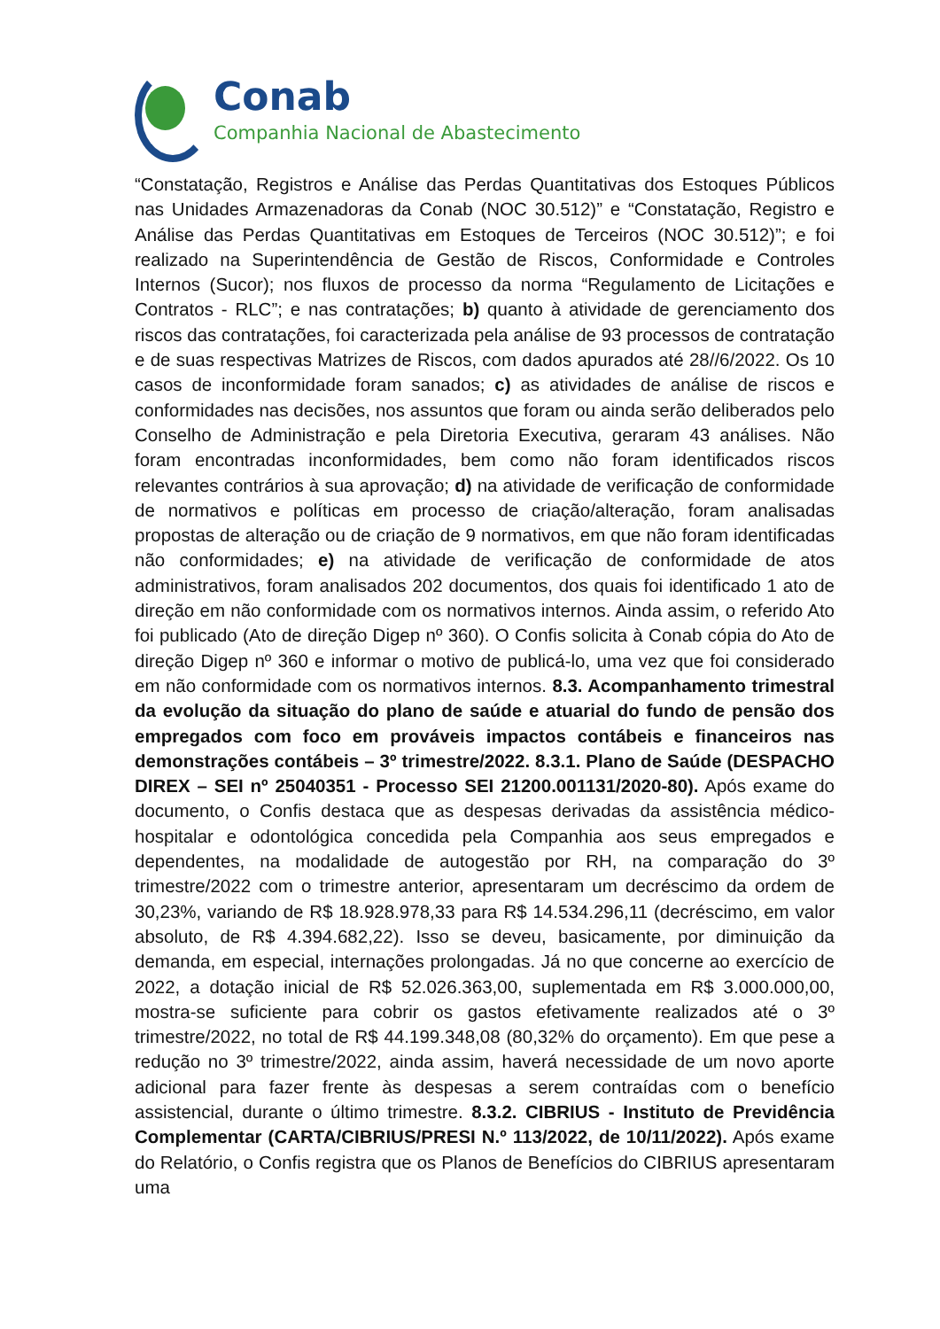Conab
Companhia Nacional de Abastecimento
“Constatação, Registros e Análise das Perdas Quantitativas dos Estoques Públicos nas Unidades Armazenadoras da Conab (NOC 30.512)” e “Constatação, Registro e Análise das Perdas Quantitativas em Estoques de Terceiros (NOC 30.512)”; e foi realizado na Superintendência de Gestão de Riscos, Conformidade e Controles Internos (Sucor); nos fluxos de processo da norma “Regulamento de Licitações e Contratos - RLC”; e nas contratações; b) quanto à atividade de gerenciamento dos riscos das contratações, foi caracterizada pela análise de 93 processos de contratação e de suas respectivas Matrizes de Riscos, com dados apurados até 28//6/2022. Os 10 casos de inconformidade foram sanados; c) as atividades de análise de riscos e conformidades nas decisões, nos assuntos que foram ou ainda serão deliberados pelo Conselho de Administração e pela Diretoria Executiva, geraram 43 análises. Não foram encontradas inconformidades, bem como não foram identificados riscos relevantes contrários à sua aprovação; d) na atividade de verificação de conformidade de normativos e políticas em processo de criação/alteração, foram analisadas propostas de alteração ou de criação de 9 normativos, em que não foram identificadas não conformidades; e) na atividade de verificação de conformidade de atos administrativos, foram analisados 202 documentos, dos quais foi identificado 1 ato de direção em não conformidade com os normativos internos. Ainda assim, o referido Ato foi publicado (Ato de direção Digep nº 360). O Confis solicita à Conab cópia do Ato de direção Digep nº 360 e informar o motivo de publicá-lo, uma vez que foi considerado em não conformidade com os normativos internos. 8.3. Acompanhamento trimestral da evolução da situação do plano de saúde e atuarial do fundo de pensão dos empregados com foco em prováveis impactos contábeis e financeiros nas demonstrações contábeis – 3º trimestre/2022. 8.3.1. Plano de Saúde (DESPACHO DIREX – SEI nº 25040351 - Processo SEI 21200.001131/2020-80). Após exame do documento, o Confis destaca que as despesas derivadas da assistência médico-hospitalar e odontológica concedida pela Companhia aos seus empregados e dependentes, na modalidade de autogestão por RH, na comparação do 3º trimestre/2022 com o trimestre anterior, apresentaram um decréscimo da ordem de 30,23%, variando de R$ 18.928.978,33 para R$ 14.534.296,11 (decréscimo, em valor absoluto, de R$ 4.394.682,22). Isso se deveu, basicamente, por diminuição da demanda, em especial, internações prolongadas. Já no que concerne ao exercício de 2022, a dotação inicial de R$ 52.026.363,00, suplementada em R$ 3.000.000,00, mostra-se suficiente para cobrir os gastos efetivamente realizados até o 3º trimestre/2022, no total de R$ 44.199.348,08 (80,32% do orçamento). Em que pese a redução no 3º trimestre/2022, ainda assim, haverá necessidade de um novo aporte adicional para fazer frente às despesas a serem contraídas com o benefício assistencial, durante o último trimestre. 8.3.2. CIBRIUS - Instituto de Previdência Complementar (CARTA/CIBRIUS/PRESI N.º 113/2022, de 10/11/2022). Após exame do Relatório, o Confis registra que os Planos de Benefícios do CIBRIUS apresentaram uma